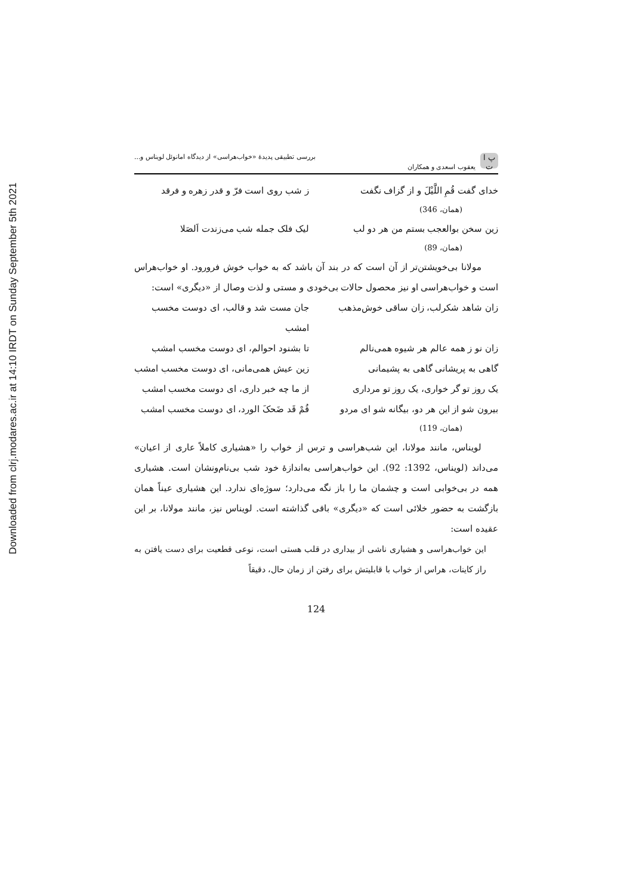Downloaded from clrj.modares.ac.ir at 14:10 IRDT on Sunday September 5th 2021
پ ا ت یعقوب اسعدی و همکاران بررسی تطبیقی پدیدهٔ «خواب‌هراسی» از دیدگاه امانوئل لویناس و...
خدای گفت قُمِ اللَّیْلَ و از گزاف نگفت ز شب روی است فرّ و قدر زهره و فرقد
(همان، 346)
زین سخن بوالعجب بستم من هر دو لب لیک فلک جمله شب می‌زندت اَلصَلا
(همان، 89)
مولانا بی‌خویشتن‌تر از آن است که در بند آن باشد که به خواب خوش فرورود. او خواب‌هراس است و خواب‌هراسی او نیز محصول حالات بی‌خودی و مستی و لذت وصال از «دیگری» است:
زان شاهد شکرلب، زان ساقی خوش‌مذهب جان مست شد و قالب، ای دوست مخسب امشب
زان نو ز همه عالم هر شیوه همی‌نالم تا بشنود احوالم، ای دوست مخسب امشب
گاهی به پریشانی گاهی به پشیمانی زین عیش همی‌مانی، ای دوست مخسب امشب
یک روز تو گر خواری، یک روز تو مرداری از ما چه خبر داری، ای دوست مخسب امشب
بیرون شو از این هر دو، بیگانه شو ای مردو قُمْ قَد ضَحکَ الورد، ای دوست مخسب امشب
(همان، 119)
لویناس، مانند مولانا، این شب‌هراسی و ترس از خواب را «هشیاری کاملاً عاری از اعیان» می‌داند (لویناس، 1392: 92). این خواب‌هراسی به‌اندازهٔ خود شب بی‌نام‌ونشان است. هشیاری همه در بی‌خوابی است و چشمان ما را باز نگه می‌دارد؛ سوژه‌ای ندارد. این هشیاری عیناً همان بازگشت به حضور خلائی است که «دیگری» باقی گذاشته است. لویناس نیز، مانند مولانا، بر این عقیده است:
این خواب‌هراسی و هشیاری ناشی از بیداری در قلب هستی است، نوعی قطعیت برای دست یافتن به راز کاینات، هراس از خواب با قابلیتش برای رفتن از زمان حال، دقیقاً
124